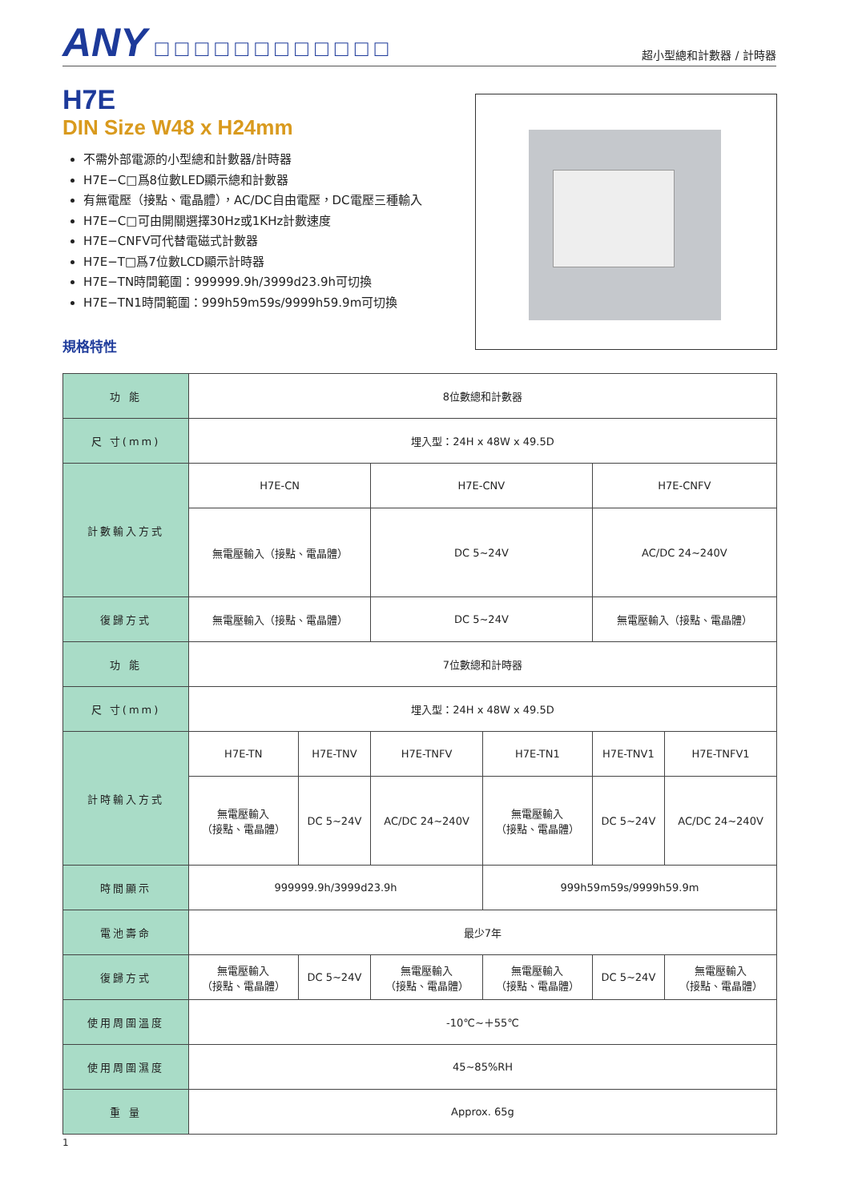ANY □□□□□□□□□□□□
超小型總和計數器 / 計時器
H7E
DIN Size W48 x H24mm
不需外部電源的小型總和計數器/計時器
H7E−C□爲8位數LED顯示總和計數器
有無電壓（接點、電晶體），AC/DC自由電壓，DC電壓三種輸入
H7E−C□可由開關選擇30Hz或1KHz計數速度
H7E−CNFV可代替電磁式計數器
H7E−T□爲7位數LCD顯示計時器
H7E−TN時間範圍：999999.9h/3999d23.9h可切換
H7E−TN1時間範圍：999h59m59s/9999h59.9m可切換
規格特性
| 功 能 | 8位數總和計數器 | | | | | |
| 尺 寸(mm) | 埋入型：24H x 48W x 49.5D | | | | | |
| 計數輸入方式 | H7E-CN | | H7E-CNV | | H7E-CNFV | |
| | 無電壓輸入（接點、電晶體） | | DC 5~24V | | AC/DC 24~240V | |
| 復歸方式 | 無電壓輸入（接點、電晶體） | | DC 5~24V | | 無電壓輸入（接點、電晶體） | |
| 功 能 | 7位數總和計時器 | | | | | |
| 尺 寸(mm) | 埋入型：24H x 48W x 49.5D | | | | | |
| 計時輸入方式 | H7E-TN | H7E-TNV | H7E-TNFV | H7E-TN1 | H7E-TNV1 | H7E-TNFV1 |
| | 無電壓輸入 （接點、電晶體） | DC 5~24V | AC/DC 24~240V | 無電壓輸入 （接點、電晶體） | DC 5~24V | AC/DC 24~240V |
| 時間顯示 | 999999.9h/3999d23.9h | | | 999h59m59s/9999h59.9m | | |
| 電池壽命 | 最少7年 | | | | | |
| 復歸方式 | 無電壓輸入 （接點、電晶體） | DC 5~24V | 無電壓輸入 （接點、電晶體） | 無電壓輸入 （接點、電晶體） | DC 5~24V | 無電壓輸入 （接點、電晶體） |
| 使用周圍溫度 | -10℃~＋55℃ | | | | | |
| 使用周圍濕度 | 45~85%RH | | | | | |
| 重 量 | Approx. 65g | | | | | |
1